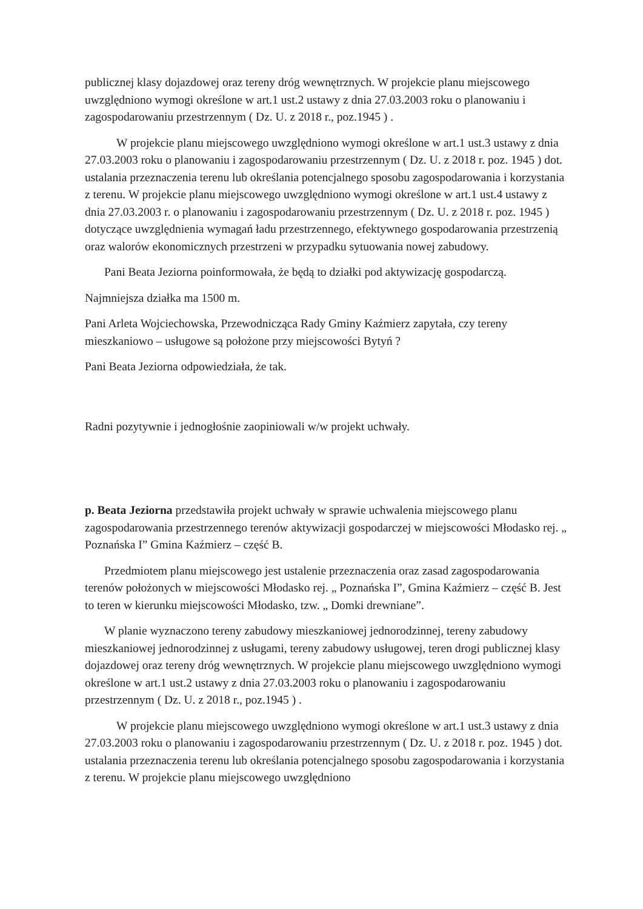publicznej klasy dojazdowej oraz tereny dróg wewnętrznych. W projekcie planu miejscowego uwzględniono wymogi określone w art.1 ust.2 ustawy z dnia 27.03.2003 roku o planowaniu i zagospodarowaniu przestrzennym ( Dz. U. z 2018 r., poz.1945 ) .
W projekcie planu miejscowego uwzględniono wymogi określone w art.1 ust.3 ustawy z dnia 27.03.2003 roku o planowaniu i zagospodarowaniu przestrzennym ( Dz. U. z 2018 r. poz. 1945 ) dot. ustalania przeznaczenia terenu lub określania potencjalnego sposobu zagospodarowania i korzystania z terenu. W projekcie planu miejscowego uwzględniono wymogi określone w art.1 ust.4 ustawy z dnia 27.03.2003 r. o planowaniu i zagospodarowaniu przestrzennym ( Dz. U. z 2018 r. poz. 1945 ) dotyczące uwzględnienia wymagań ładu przestrzennego, efektywnego gospodarowania przestrzenią oraz walorów ekonomicznych przestrzeni w przypadku sytuowania nowej zabudowy.
Pani Beata Jeziorna poinformowała, że będą to działki pod aktywizację gospodarczą.
Najmniejsza działka ma 1500 m.
Pani Arleta Wojciechowska, Przewodnicząca Rady Gminy Kaźmierz zapytała, czy tereny mieszkaniowo – usługowe są położone przy miejscowości Bytyń ?
Pani Beata Jeziorna odpowiedziała, że tak.
Radni pozytywnie i jednogłośnie zaopiniowali w/w projekt uchwały.
p. Beata Jeziorna przedstawiła projekt uchwały w sprawie uchwalenia miejscowego planu zagospodarowania przestrzennego terenów aktywizacji gospodarczej w miejscowości Młodasko rej. „ Poznańska I” Gmina Kaźmierz – część B.
Przedmiotem planu miejscowego jest ustalenie przeznaczenia oraz zasad zagospodarowania terenów położonych w miejscowości Młodasko rej. „ Poznańska I”, Gmina Kaźmierz – część B. Jest to teren w kierunku miejscowości Młodasko, tzw. „ Domki drewniane”.
W planie wyznaczono tereny zabudowy mieszkaniowej jednorodzinnej, tereny zabudowy mieszkaniowej jednorodzinnej z usługami, tereny zabudowy usługowej, teren drogi publicznej klasy dojazdowej oraz tereny dróg wewnętrznych. W projekcie planu miejscowego uwzględniono wymogi określone w art.1 ust.2 ustawy z dnia 27.03.2003 roku o planowaniu i zagospodarowaniu przestrzennym ( Dz. U. z 2018 r., poz.1945 ) .
W projekcie planu miejscowego uwzględniono wymogi określone w art.1 ust.3 ustawy z dnia 27.03.2003 roku o planowaniu i zagospodarowaniu przestrzennym ( Dz. U. z 2018 r. poz. 1945 ) dot. ustalania przeznaczenia terenu lub określania potencjalnego sposobu zagospodarowania i korzystania z terenu. W projekcie planu miejscowego uwzględniono